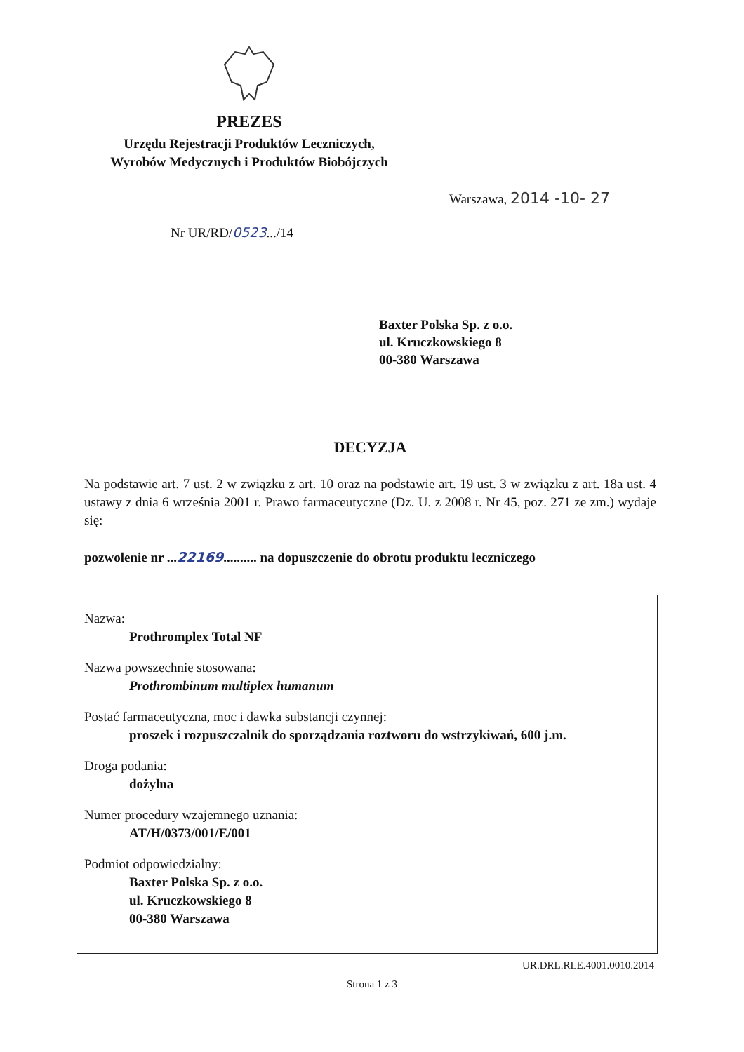PREZES
Urzędu Rejestracji Produktów Leczniczych,
Wyrobów Medycznych i Produktów Biobójczych
Warszawa, 2014 -10- 27
Nr UR/RD/0523.../14
Baxter Polska Sp. z o.o.
ul. Kruczkowskiego 8
00-380 Warszawa
DECYZJA
Na podstawie art. 7 ust. 2 w związku z art. 10 oraz na podstawie art. 19 ust. 3 w związku z art. 18a ust. 4 ustawy z dnia 6 września 2001 r. Prawo farmaceutyczne (Dz. U. z 2008 r. Nr 45, poz. 271 ze zm.) wydaje się:
pozwolenie nr ...22169.......... na dopuszczenie do obrotu produktu leczniczego
Nazwa:
Prothromplex Total NF
Nazwa powszechnie stosowana:
Prothrombinum multiplex humanum
Postać farmaceutyczna, moc i dawka substancji czynnej:
proszek i rozpuszczalnik do sporządzania roztworu do wstrzykiwań, 600 j.m.
Droga podania:
dożylna
Numer procedury wzajemnego uznania:
AT/H/0373/001/E/001
Podmiot odpowiedzialny:
Baxter Polska Sp. z o.o.
ul. Kruczkowskiego 8
00-380 Warszawa
UR.DRL.RLE.4001.0010.2014
Strona 1 z 3